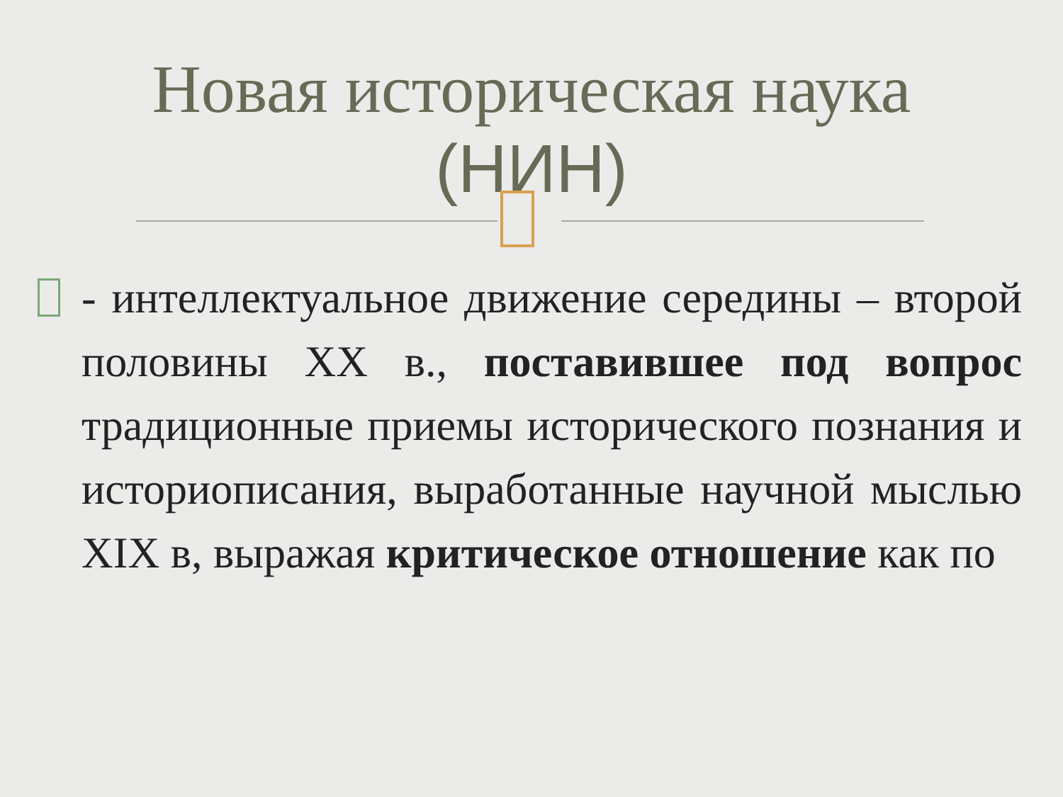Новая историческая наука
(НИН)
- интеллектуальное движение середины – второй половины XX в., поставившее под вопрос традиционные приемы исторического познания и историописания, выработанные научной мыслью XIX в, выражая критическое отношение как по